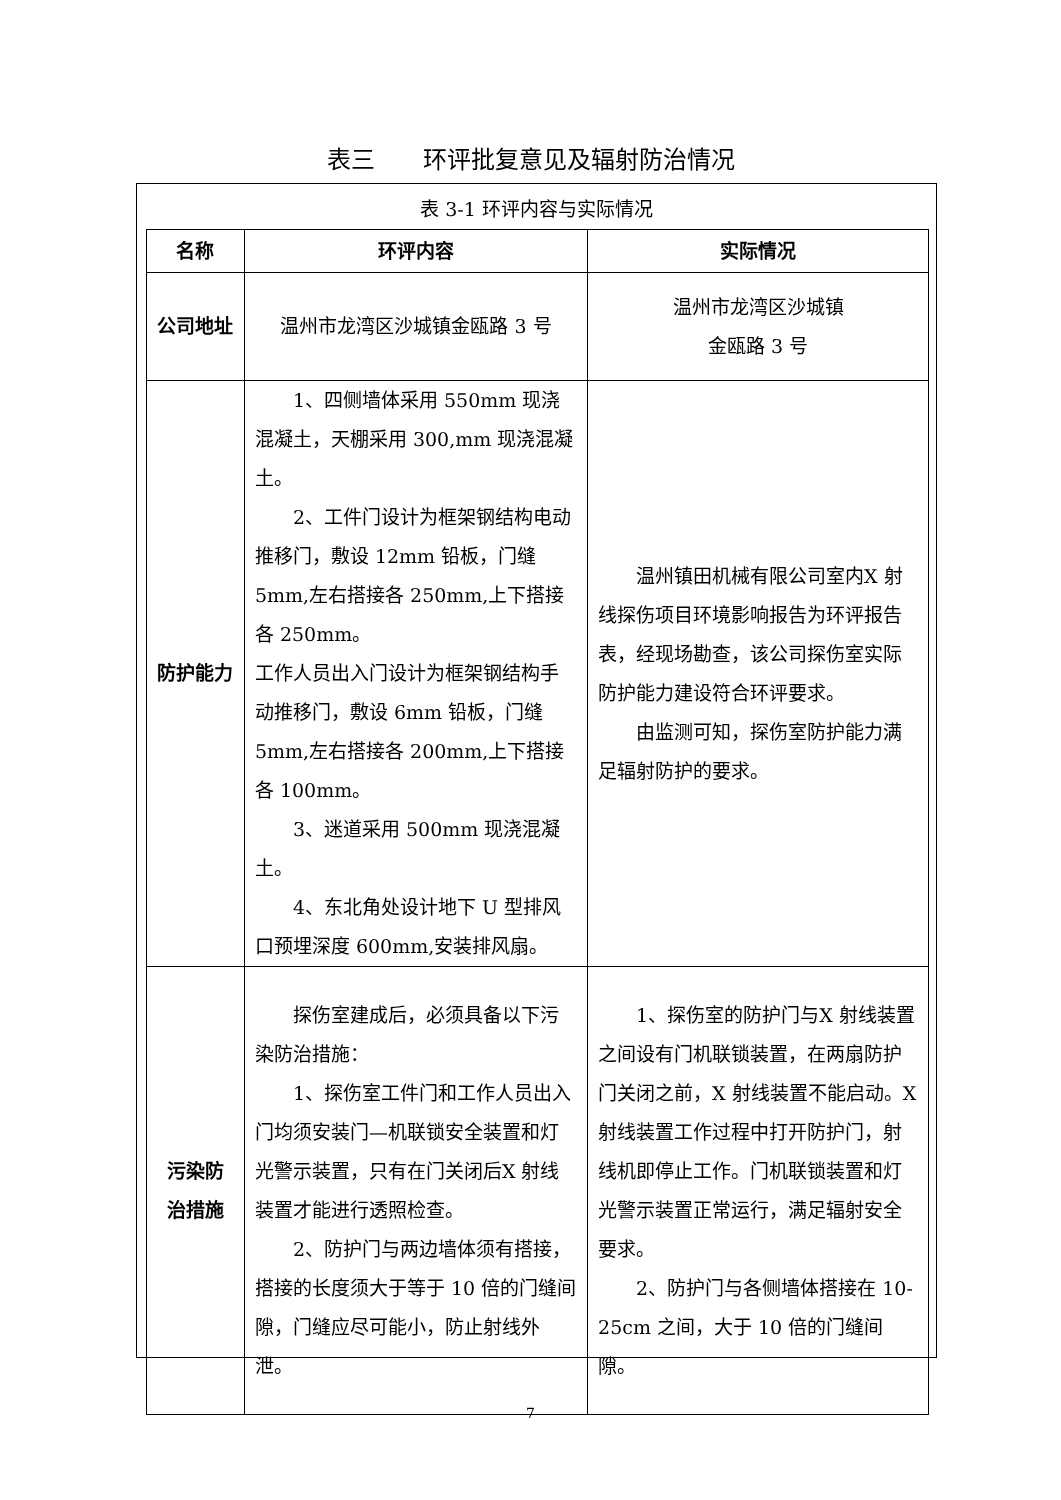表三　　环评批复意见及辐射防治情况
表 3-1 环评内容与实际情况
| 名称 | 环评内容 | 实际情况 |
| --- | --- | --- |
| 公司地址 | 温州市龙湾区沙城镇金瓯路 3 号 | 温州市龙湾区沙城镇 金瓯路 3 号 |
| 防护能力 | 1、四侧墙体采用 550mm 现浇混凝土，天棚采用 300,mm 现浇混凝土。 2、工件门设计为框架钢结构电动推移门，敷设 12mm 铅板，门缝 5mm,左右搭接各 250mm,上下搭接各 250mm。 工作人员出入门设计为框架钢结构手动推移门，敷设 6mm 铅板，门缝 5mm,左右搭接各 200mm,上下搭接各 100mm。 3、迷道采用 500mm 现浇混凝土。 4、东北角处设计地下 U 型排风口预埋深度 600mm,安装排风扇。 | 温州镇田机械有限公司室内X 射线探伤项目环境影响报告为环评报告表，经现场勘查，该公司探伤室实际防护能力建设符合环评要求。 由监测可知，探伤室防护能力满足辐射防护的要求。 |
| 污染防 治措施 | 探伤室建成后，必须具备以下污染防治措施： 1、探伤室工件门和工作人员出入门均须安装门—机联锁安全装置和灯光警示装置，只有在门关闭后X 射线装置才能进行透照检查。 2、防护门与两边墙体须有搭接，搭接的长度须大于等于 10 倍的门缝间隙，门缝应尽可能小，防止射线外泄。 | 1、探伤室的防护门与X 射线装置之间设有门机联锁装置，在两扇防护门关闭之前，X 射线装置不能启动。X 射线装置工作过程中打开防护门，射线机即停止工作。门机联锁装置和灯光警示装置正常运行，满足辐射安全要求。 2、防护门与各侧墙体搭接在 10-25cm 之间，大于 10 倍的门缝间隙。 |
7